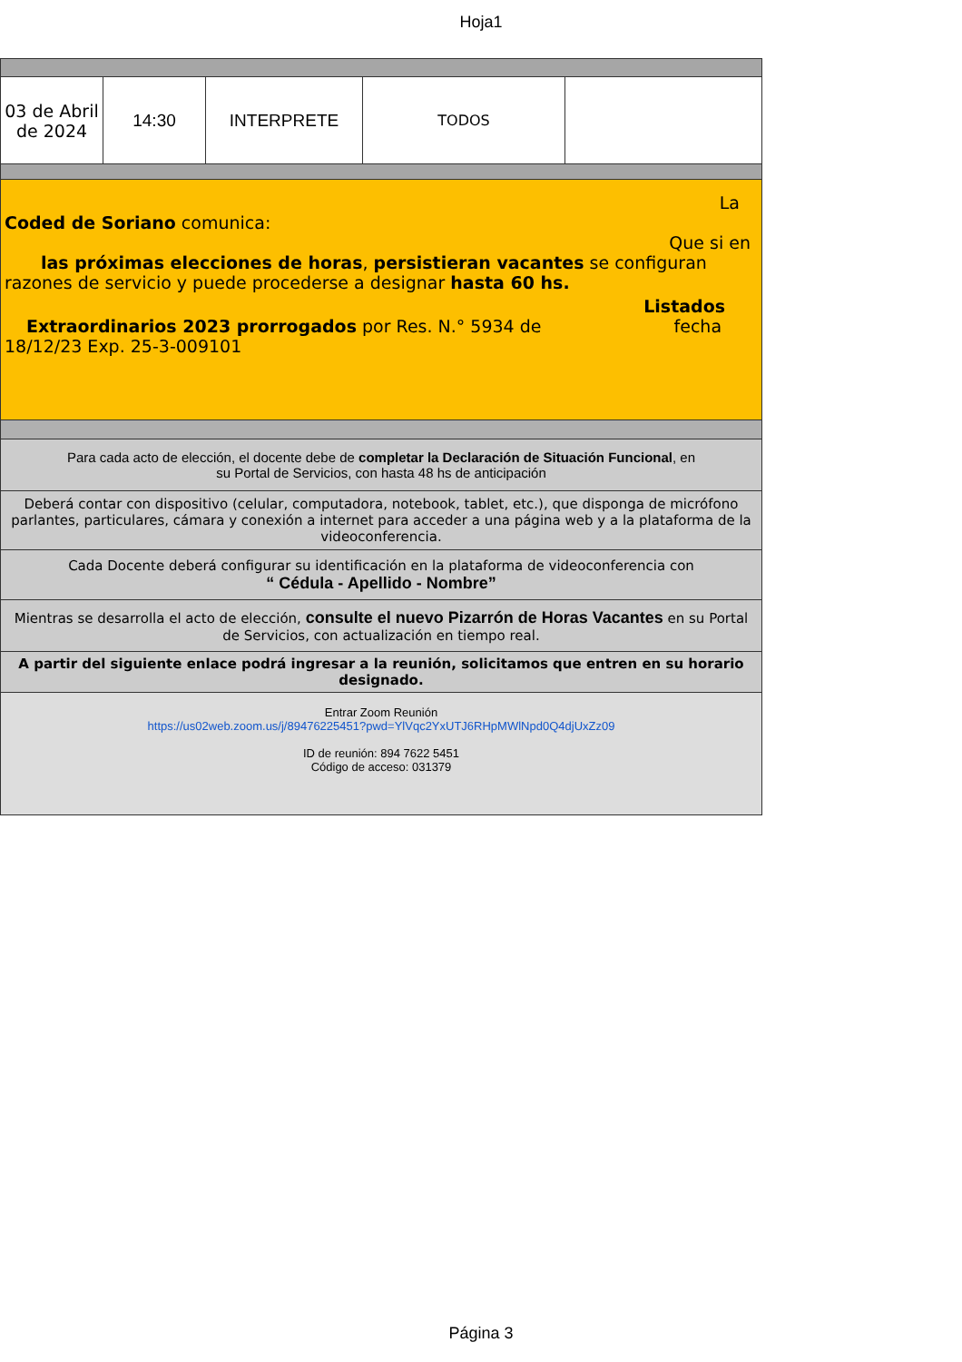Hoja1
| 03 de Abril de 2024 | 14:30 | INTERPRETE | TODOS | |
| La Coded de Soriano comunica: Que si en las próximas elecciones de horas , persistieran vacantes se configuran razones de servicio y puede procederse a designar hasta 60 hs. Listados Extraordinarios 2023 prorrogados por Res. N.° 5934 de fecha 18/12/23 Exp. 25-3-009101 | | | | |
| Para cada acto de elección, el docente debe de completar la Declaración de Situación Funcional , en su Portal de Servicios, con hasta 48 hs de anticipación | | | | |
| Deberá contar con dispositivo (celular, computadora, notebook, tablet, etc.), que disponga de micrófono parlantes, particulares, cámara y conexión a internet para acceder a una página web y a la plataforma de la videoconferencia. | | | | |
| Cada Docente deberá configurar su identificación en la plataforma de videoconferencia con “ Cédula - Apellido - Nombre” | | | | |
| Mientras se desarrolla el acto de elección, consulte el nuevo Pizarrón de Horas Vacantes en su Portal de Servicios, con actualización en tiempo real. | | | | |
| A partir del siguiente enlace podrá ingresar a la reunión, solicitamos que entren en su horario designado. | | | | |
| Entrar Zoom Reunión https://us02web.zoom.us/j/89476225451?pwd=YlVqc2YxUTJ6RHpMWlNpd0Q4djUxZz09 ID de reunión: 894 7622 5451 Código de acceso: 031379 | | | | |
Página 3